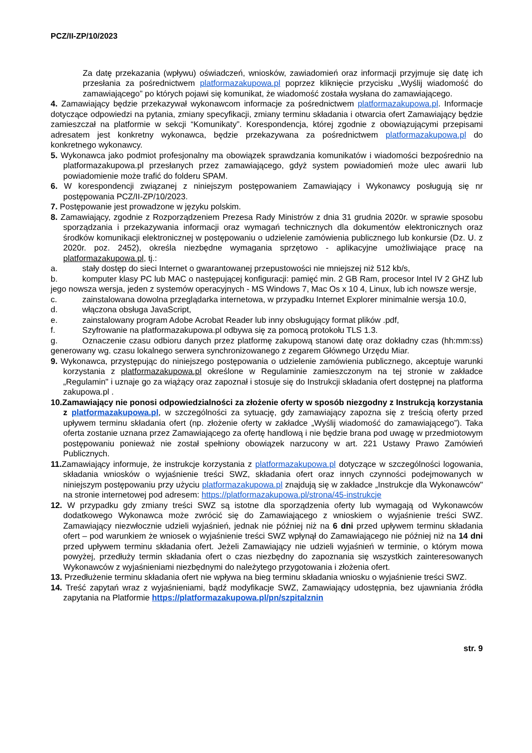PCZ/II-ZP/10/2023
Za datę przekazania (wpływu) oświadczeń, wniosków, zawiadomień oraz informacji przyjmuje się datę ich przesłania za pośrednictwem platformazakupowa.pl poprzez kliknięcie przycisku „Wyślij wiadomość do zamawiającego” po których pojawi się komunikat, że wiadomość została wysłana do zamawiającego.
4. Zamawiający będzie przekazywał wykonawcom informacje za pośrednictwem platformazakupowa.pl. Informacje dotyczące odpowiedzi na pytania, zmiany specyfikacji, zmiany terminu składania i otwarcia ofert Zamawiający będzie zamieszczał na platformie w sekcji “Komunikaty”. Korespondencja, której zgodnie z obowiązującymi przepisami adresatem jest konkretny wykonawca, będzie przekazywana za pośrednictwem platformazakupowa.pl do konkretnego wykonawcy.
5. Wykonawca jako podmiot profesjonalny ma obowiązek sprawdzania komunikatów i wiadomości bezpośrednio na platformazakupowa.pl przesłanych przez zamawiającego, gdyż system powiadomień może ulec awarii lub powiadomienie może trafić do folderu SPAM.
6. W korespondencji związanej z niniejszym postępowaniem Zamawiający i Wykonawcy posługują się nr postępowania PCZ/II-ZP/10/2023.
7. Postępowanie jest prowadzone w języku polskim.
8. Zamawiający, zgodnie z Rozporządzeniem Prezesa Rady Ministrów z dnia 31 grudnia 2020r. w sprawie sposobu sporządzania i przekazywania informacji oraz wymagań technicznych dla dokumentów elektronicznych oraz środków komunikacji elektronicznej w postępowaniu o udzielenie zamówienia publicznego lub konkursie (Dz. U. z 2020r. poz. 2452), określa niezbędne wymagania sprzętowo - aplikacyjne umożliwiające pracę na platformazakupowa.pl, tj.:
a. stały dostęp do sieci Internet o gwarantowanej przepustowości nie mniejszej niż 512 kb/s,
b. komputer klasy PC lub MAC o następującej konfiguracji: pamięć min. 2 GB Ram, procesor Intel IV 2 GHZ lub jego nowsza wersja, jeden z systemów operacyjnych - MS Windows 7, Mac Os x 10 4, Linux, lub ich nowsze wersje,
c. zainstalowana dowolna przeglądarka internetowa, w przypadku Internet Explorer minimalnie wersja 10.0,
d. włączona obsługa JavaScript,
e. zainstalowany program Adobe Acrobat Reader lub inny obsługujący format plików .pdf,
f. Szyfrowanie na platformazakupowa.pl odbywa się za pomocą protokołu TLS 1.3.
g. Oznaczenie czasu odbioru danych przez platformę zakupową stanowi datę oraz dokładny czas (hh:mm:ss) generowany wg. czasu lokalnego serwera synchronizowanego z zegarem Głównego Urzędu Miar.
9. Wykonawca, przystępując do niniejszego postępowania o udzielenie zamówienia publicznego, akceptuje warunki korzystania z platformazakupowa.pl określone w Regulaminie zamieszczonym na tej stronie w zakładce „Regulamin" i uznaje go za wiążący oraz zapoznał i stosuje się do Instrukcji składania ofert dostępnej na platforma zakupowa.pl .
10.Zamawiający nie ponosi odpowiedzialności za złożenie oferty w sposób niezgodny z Instrukcją korzystania z platformazakupowa.pl, w szczególności za sytuację, gdy zamawiający zapozna się z treścią oferty przed upływem terminu składania ofert (np. złożenie oferty w zakładce „Wyślij wiadomość do zamawiającego”). Taka oferta zostanie uznana przez Zamawiającego za ofertę handlową i nie będzie brana pod uwagę w przedmiotowym postępowaniu ponieważ nie został spełniony obowiązek narzucony w art. 221 Ustawy Prawo Zamówień Publicznych.
11. Zamawiający informuje, że instrukcje korzystania z platformazakupowa.pl dotyczące w szczególności logowania, składania wniosków o wyjaśnienie treści SWZ, składania ofert oraz innych czynności podejmowanych w niniejszym postępowaniu przy użyciu platformazakupowa.pl znajdują się w zakładce „Instrukcje dla Wykonawców" na stronie internetowej pod adresem: https://platformazakupowa.pl/strona/45-instrukcje
12. W przypadku gdy zmiany treści SWZ są istotne dla sporządzenia oferty lub wymagają od Wykonawców dodatkowego Wykonawca może zwrócić się do Zamawiającego z wnioskiem o wyjaśnienie treści SWZ. Zamawiający niezwłocznie udzieli wyjaśnień, jednak nie później niż na 6 dni przed upływem terminu składania ofert – pod warunkiem że wniosek o wyjaśnienie treści SWZ wpłynął do Zamawiającego nie później niż na 14 dni przed upływem terminu składania ofert. Jeżeli Zamawiający nie udzieli wyjaśnień w terminie, o którym mowa powyżej, przedłuży termin składania ofert o czas niezbędny do zapoznania się wszystkich zainteresowanych Wykonawców z wyjaśnieniami niezbędnymi do należytego przygotowania i złożenia ofert.
13. Przedłużenie terminu składania ofert nie wpływa na bieg terminu składania wniosku o wyjaśnienie treści SWZ.
14. Treść zapytań wraz z wyjaśnieniami, bądź modyfikacje SWZ, Zamawiający udostępnia, bez ujawniania źródła zapytania na Platformie https://platformazakupowa.pl/pn/szpitalznin
str. 9